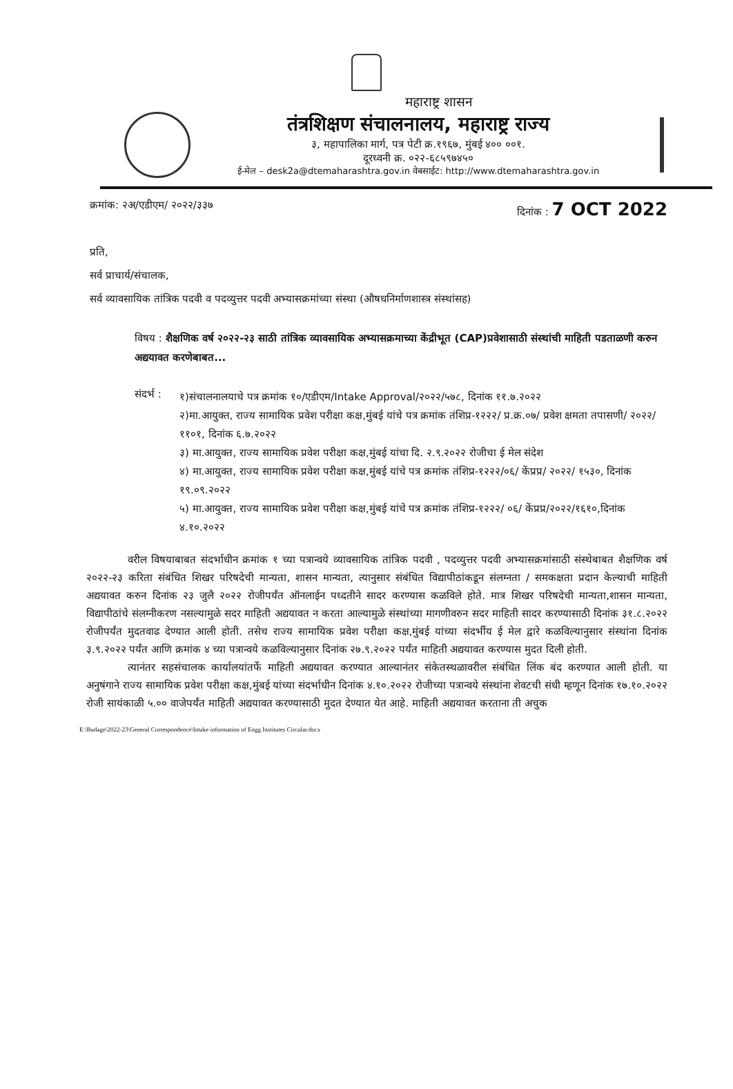महाराष्ट्र शासन
तंत्रशिक्षण संचालनालय, महाराष्ट्र राज्य
३, महापालिका मार्ग, पत्र पेटी क्र.१९६७, मुंबई ४०० ००१.
दूरध्वनी क्र. ०२२-६८५९७४५०
ई-मेल – desk2a@dtemaharashtra.gov.in वेबसाईट: http://www.dtemaharashtra.gov.in
क्रमांक: २अ/एडीएम/ २०२२/३३७ दिनांक : 7 OCT 2022
प्रति,
सर्व प्राचार्य/संचालक,
सर्व व्यावसायिक तांत्रिक पदवी व पदव्युत्तर पदवी अभ्यासक्रमांच्या संस्था (औषधनिर्माणशास्त्र संस्थांसह)
विषय : शैक्षणिक वर्ष २०२२-२३ साठी तांत्रिक व्यावसायिक अभ्यासक्रमाच्या केंद्रीभूत (CAP)प्रवेशासाठी संस्थांची माहिती पडताळणी करुन अद्ययावत करणेबाबत...
संदर्भ :
१)संचालनालयाचे पत्र क्रमांक १०/एडीएम/Intake Approval/२०२२/५७८, दिनांक ११.७.२०२२
२)मा.आयुक्त, राज्य सामायिक प्रवेश परीक्षा कक्ष,मुंबई यांचे पत्र क्रमांक तंशिप्र-१२२२/ प्र.क्र.०७/ प्रवेश क्षमता तपासणी/ २०२२/ ११०१, दिनांक ६.७.२०२२
३) मा.आयुक्त, राज्य सामायिक प्रवेश परीक्षा कक्ष,मुंबई यांचा दि. २.९.२०२२ रोजीचा ई मेल संदेश
४) मा.आयुक्त, राज्य सामायिक प्रवेश परीक्षा कक्ष,मुंबई यांचे पत्र क्रमांक तंशिप्र-१२२२/०६/ केंप्रप्र/ २०२२/ १५३०, दिनांक १९.०९.२०२२
५) मा.आयुक्त, राज्य सामायिक प्रवेश परीक्षा कक्ष,मुंबई यांचे पत्र क्रमांक तंशिप्र-१२२२/ ०६/ केंप्रप्र/२०२२/१६१०,दिनांक ४.१०.२०२२
वरील विषयाबाबत संदर्भाधीन क्रमांक १ च्या पत्रान्वये व्यावसायिक तांत्रिक पदवी , पदव्युत्तर पदवी अभ्यासक्रमांसाठी संस्थेबाबत शैक्षणिक वर्ष २०२२-२३ करिता संबंधित शिखर परिषदेची मान्यता, शासन मान्यता, त्यानुसार संबंधित विद्यापीठांकडून संलग्नता / समकक्षता प्रदान केल्याची माहिती अद्ययावत करुन दिनांक २३ जुलै २०२२ रोजीपर्यंत ऑनलाईन पध्दतीने सादर करण्यास कळविले होते. मात्र शिखर परिषदेची मान्यता,शासन मान्यता, विद्यापीठांचे संलग्नीकरण नसल्यामुळे सदर माहिती अद्ययावत न करता आल्यामुळे संस्थांच्या मागणीवरुन सदर माहिती सादर करण्यासाठी दिनांक ३१.८.२०२२ रोजीपर्यंत मुदतवाढ देण्यात आली होती. तसेच राज्य सामायिक प्रवेश परीक्षा कक्ष,मुंबई यांच्या संदर्भीय ई मेल द्वारे कळविल्यानुसार संस्थांना दिनांक ३.९.२०२२ पर्यंत आणि क्रमांक ४ च्या पत्रान्वये कळविल्यानुसार दिनांक २७.९.२०२२ पर्यंत माहिती अद्ययावत करण्यास मुदत दिली होती.
त्यानंतर सहसंचालक कार्यालयांतर्फे माहिती अद्ययावत करण्यात आल्यानंतर संकेतस्थळावरील संबंधित लिंक बंद करण्यात आली होती. या अनुषंगाने राज्य सामायिक प्रवेश परीक्षा कक्ष,मुंबई यांच्या संदर्भाधीन दिनांक ४.१०.२०२२ रोजीच्या पत्रान्वये संस्थांना शेवटची संधी म्हणून दिनांक १७.१०.२०२२ रोजी सायंकाळी ५.०० वाजेपर्यंत माहिती अद्ययावत करण्यासाठी मुदत देण्यात येत आहे. माहिती अद्ययावत करताना ती अचुक
E:\Budage\2022-23\General Correspondence\Intake information of Engg Institutes Circular.docx